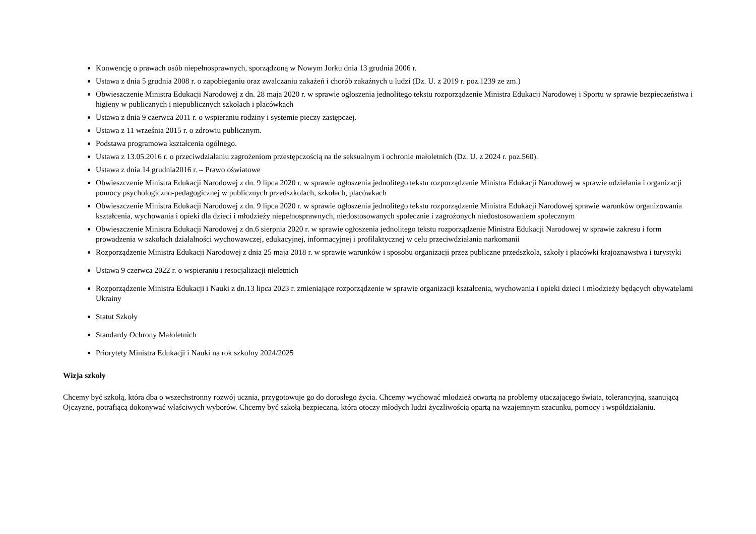Konwencję o prawach osób niepełnosprawnych, sporządzoną w Nowym Jorku dnia 13 grudnia 2006 r.
Ustawa z dnia 5 grudnia 2008 r. o zapobieganiu oraz zwalczaniu zakażeń i chorób zakaźnych u ludzi (Dz. U. z 2019 r. poz.1239 ze zm.)
Obwieszczenie Ministra Edukacji Narodowej z dn. 28 maja 2020 r. w sprawie ogłoszenia jednolitego tekstu rozporządzenie Ministra Edukacji Narodowej i Sportu w sprawie bezpieczeństwa i higieny w publicznych i niepublicznych szkołach i placówkach
Ustawa z dnia 9 czerwca 2011 r. o wspieraniu rodziny i systemie pieczy zastępczej.
Ustawa z 11 września 2015 r. o zdrowiu publicznym.
Podstawa programowa kształcenia ogólnego.
Ustawa z 13.05.2016 r. o przeciwdziałaniu zagrożeniom przestępczością na tle seksualnym i ochronie małoletnich (Dz. U. z 2024 r. poz.560).
Ustawa z dnia 14 grudnia2016 r. – Prawo oświatowe
Obwieszczenie Ministra Edukacji Narodowej z dn. 9 lipca 2020 r. w sprawie ogłoszenia jednolitego tekstu rozporządzenie Ministra Edukacji Narodowej w sprawie udzielania i organizacji pomocy psychologiczno-pedagogicznej w publicznych przedszkolach, szkołach, placówkach
Obwieszczenie Ministra Edukacji Narodowej z dn. 9 lipca 2020 r. w sprawie ogłoszenia jednolitego tekstu rozporządzenie Ministra Edukacji Narodowej sprawie warunków organizowania kształcenia, wychowania i opieki dla dzieci i młodzieży niepełnosprawnych, niedostosowanych społecznie i zagrożonych niedostosowaniem społecznym
Obwieszczenie Ministra Edukacji Narodowej z dn.6 sierpnia 2020 r. w sprawie ogłoszenia jednolitego tekstu rozporządzenie Ministra Edukacji Narodowej w sprawie zakresu i form prowadzenia w szkołach działalności wychowawczej, edukacyjnej, informacyjnej i profilaktycznej w celu przeciwdziałania narkomanii
Rozporządzenie Ministra Edukacji Narodowej z dnia 25 maja 2018 r. w sprawie warunków i sposobu organizacji przez publiczne przedszkola, szkoły i placówki krajoznawstwa i turystyki
Ustawa 9 czerwca 2022 r. o wspieraniu i resocjalizacji nieletnich
Rozporządzenie Ministra Edukacji i Nauki z dn.13 lipca 2023 r. zmieniające rozporządzenie w sprawie organizacji kształcenia, wychowania i opieki dzieci i młodzieży będących obywatelami Ukrainy
Statut Szkoły
Standardy Ochrony Małoletnich
Priorytety Ministra Edukacji i Nauki na rok szkolny 2024/2025
Wizja szkoły
Chcemy być szkołą, która dba o wszechstronny rozwój ucznia, przygotowuje go do dorosłego życia. Chcemy wychować młodzież otwartą na problemy otaczającego świata, tolerancyjną, szanującą Ojczyznę, potrafiącą dokonywać właściwych wyborów. Chcemy być szkołą bezpieczną, która otoczy młodych ludzi życzliwością opartą na wzajemnym szacunku, pomocy i współdziałaniu.